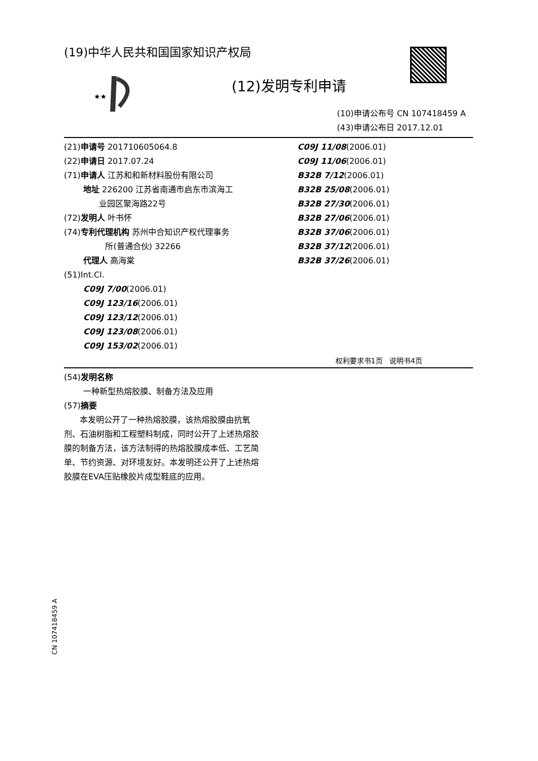★★
(19)中华人民共和国国家知识产权局
(12)发明专利申请
(10)申请公布号 CN 107418459 A
(43)申请公布日 2017.12.01
(21)申请号 201710605064.8
(22)申请日 2017.07.24
(71)申请人 江苏和和新材料股份有限公司
地址 226200 江苏省南通市启东市滨海工
业园区聚海路22号
(72)发明人 叶书怀
(74)专利代理机构 苏州中合知识产权代理事务
所(普通合伙) 32266
代理人 高海棠
(51)Int.Cl.
C09J 7/00(2006.01)
C09J 123/16(2006.01)
C09J 123/12(2006.01)
C09J 123/08(2006.01)
C09J 153/02(2006.01)
C09J 11/08(2006.01)
C09J 11/06(2006.01)
B32B 7/12(2006.01)
B32B 25/08(2006.01)
B32B 27/30(2006.01)
B32B 27/06(2006.01)
B32B 37/06(2006.01)
B32B 37/12(2006.01)
B32B 37/26(2006.01)
权利要求书1页 说明书4页
(54)发明名称
一种新型热熔胶膜、制备方法及应用
(57)摘要
本发明公开了一种热熔胶膜，该热熔胶膜由抗氧剂、石油树脂和工程塑料制成，同时公开了上述热熔胶膜的制备方法，该方法制得的热熔胶膜成本低、工艺简单、节约资源、对环境友好。本发明还公开了上述热熔胶膜在EVA压贴橡胶片成型鞋底的应用。
CN 107418459 A